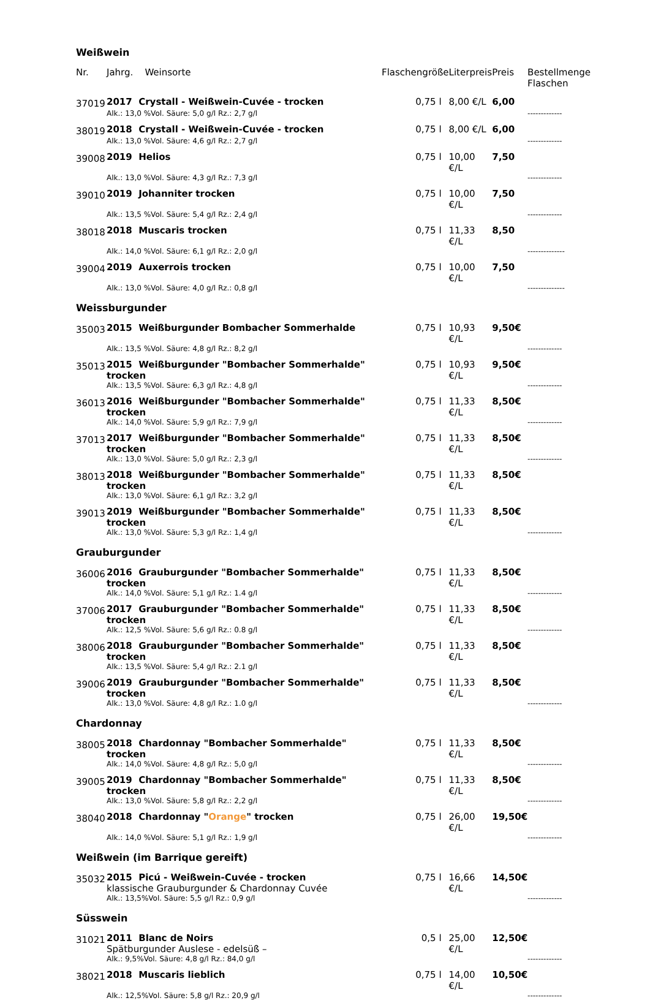| Weißwein | | | | | |
| Nr. | Jahrg. Weinsorte | Flaschengröße | Literpreis | Preis | Bestellmenge Flaschen |
| 37019 | 2017 Crystall - Weißwein-Cuvée - trocken | 0,75 l | 8,00 €/L | 6,00 | |
| | Alk.: 13,0 %Vol. Säure: 5,0 g/l Rz.: 2,7 g/l | | | | ------------- |
| 38019 | 2018 Crystall - Weißwein-Cuvée - trocken | 0,75 l | 8,00 €/L | 6,00 | |
| | Alk.: 13,0 %Vol. Säure: 4,6 g/l Rz.: 2,7 g/l | | | | ------------- |
| 39008 | 2019 Helios | 0,75 l | 10,00 €/L | 7,50 | |
| | Alk.: 13,0 %Vol. Säure: 4,3 g/l Rz.: 7,3 g/l | | | | ------------- |
| 39010 | 2019 Johanniter trocken | 0,75 l | 10,00 €/L | 7,50 | |
| | Alk.: 13,5 %Vol. Säure: 5,4 g/l Rz.: 2,4 g/l | | | | ------------- |
| 38018 | 2018 Muscaris trocken | 0,75 l | 11,33 €/L | 8,50 | |
| | Alk.: 14,0 %Vol. Säure: 6,1 g/l Rz.: 2,0 g/l | | | | -------------- |
| 39004 | 2019 Auxerrois trocken | 0,75 l | 10,00 €/L | 7,50 | |
| | Alk.: 13,0 %Vol. Säure: 4,0 g/l Rz.: 0,8 g/l | | | | -------------- |
| Weissburgunder | | | | | |
| 35003 | 2015 Weißburgunder Bombacher Sommerhalde | 0,75 l | 10,93 €/L | 9,50€ | |
| | Alk.: 13,5 %Vol. Säure: 4,8 g/l Rz.: 8,2 g/l | | | | ------------- |
| 35013 | 2015 Weißburgunder "Bombacher Sommerhalde" trocken | 0,75 l | 10,93 €/L | 9,50€ | |
| | Alk.: 13,5 %Vol. Säure: 6,3 g/l Rz.: 4,8 g/l | | | | ------------- |
| 36013 | 2016 Weißburgunder "Bombacher Sommerhalde" trocken | 0,75 l | 11,33 €/L | 8,50€ | |
| | Alk.: 14,0 %Vol. Säure: 5,9 g/l Rz.: 7,9 g/l | | | | ------------- |
| 37013 | 2017 Weißburgunder "Bombacher Sommerhalde" trocken | 0,75 l | 11,33 €/L | 8,50€ | |
| | Alk.: 13,0 %Vol. Säure: 5,0 g/l Rz.: 2,3 g/l | | | | ------------- |
| 38013 | 2018 Weißburgunder "Bombacher Sommerhalde" trocken | 0,75 l | 11,33 €/L | 8,50€ | |
| | Alk.: 13,0 %Vol. Säure: 6,1 g/l Rz.: 3,2 g/l | | | | |
| 39013 | 2019 Weißburgunder "Bombacher Sommerhalde" trocken | 0,75 l | 11,33 €/L | 8,50€ | |
| | Alk.: 13,0 %Vol. Säure: 5,3 g/l Rz.: 1,4 g/l | | | | ------------- |
| Grauburgunder | | | | | |
| 36006 | 2016 Grauburgunder "Bombacher Sommerhalde" trocken | 0,75 l | 11,33 €/L | 8,50€ | |
| | Alk.: 14,0 %Vol. Säure: 5,1 g/l Rz.: 1.4 g/l | | | | ------------- |
| 37006 | 2017 Grauburgunder "Bombacher Sommerhalde" trocken | 0,75 l | 11,33 €/L | 8,50€ | |
| | Alk.: 12,5 %Vol. Säure: 5,6 g/l Rz.: 0.8 g/l | | | | ------------- |
| 38006 | 2018 Grauburgunder "Bombacher Sommerhalde" trocken | 0,75 l | 11,33 €/L | 8,50€ | |
| | Alk.: 13,5 %Vol. Säure: 5,4 g/l Rz.: 2.1 g/l | | | | |
| 39006 | 2019 Grauburgunder "Bombacher Sommerhalde" trocken | 0,75 l | 11,33 €/L | 8,50€ | |
| | Alk.: 13,0 %Vol. Säure: 4,8 g/l Rz.: 1.0 g/l | | | | ------------- |
| Chardonnay | | | | | |
| 38005 | 2018 Chardonnay "Bombacher Sommerhalde" trocken | 0,75 l | 11,33 €/L | 8,50€ | |
| | Alk.: 14,0 %Vol. Säure: 4,8 g/l Rz.: 5,0 g/l | | | | ------------- |
| 39005 | 2019 Chardonnay "Bombacher Sommerhalde" trocken | 0,75 l | 11,33 €/L | 8,50€ | |
| | Alk.: 13,0 %Vol. Säure: 5,8 g/l Rz.: 2,2 g/l | | | | ------------- |
| 38040 | 2018 Chardonnay " Orange " trocken | 0,75 l | 26,00 €/L | 19,50€ | |
| | Alk.: 14,0 %Vol. Säure: 5,1 g/l Rz.: 1,9 g/l | | | | ------------- |
| Weißwein (im Barrique gereift) | | | | | |
| 35032 | 2015 Picú - Weißwein-Cuvée - trocken klassische Grauburgunder & Chardonnay Cuvée | 0,75 l | 16,66 €/L | 14,50€ | |
| | Alk.: 13,5%Vol. Säure: 5,5 g/l Rz.: 0,9 g/l | | | | ------------- |
| Süsswein | | | | | |
| 31021 | 2011 Blanc de Noirs Spätburgunder Auslese - edelsüß – | 0,5 l | 25,00 €/L | 12,50€ | |
| | Alk.: 9,5%Vol. Säure: 4,8 g/l Rz.: 84,0 g/l | | | | ------------- |
| 38021 | 2018 Muscaris lieblich | 0,75 l | 14,00 €/L | 10,50€ | |
| | Alk.: 12,5%Vol. Säure: 5,8 g/l Rz.: 20,9 g/l | | | | ------------- |